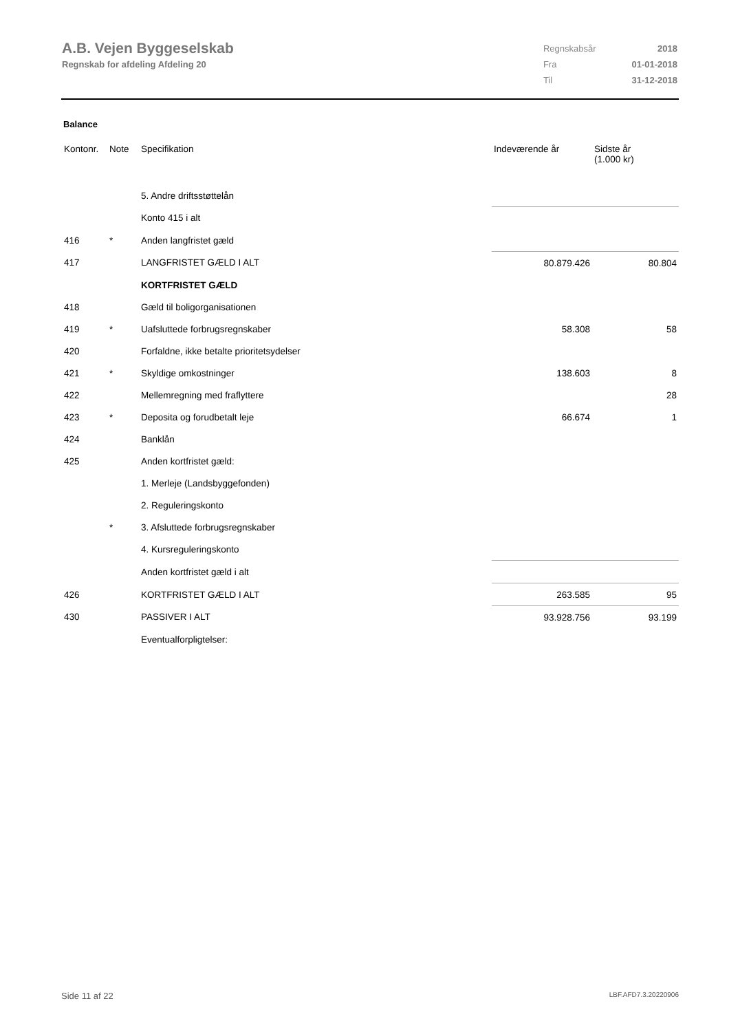A.B. Vejen Byggeselskab
Regnskab for afdeling Afdeling 20
| Regnskabsår | 2018 |
| Fra | 01-01-2018 |
| Til | 31-12-2018 |
Balance
| Kontonr. | Note | Specifikation | Indeværende år | Sidste år (1.000 kr) |
| --- | --- | --- | --- | --- |
| | | 5. Andre driftsstøttelån | | |
| | | Konto 415 i alt | | |
| 416 | * | Anden langfristet gæld | | |
| 417 | | LANGFRISTET GÆLD I ALT | 80.879.426 | 80.804 |
| | | KORTFRISTET GÆLD | | |
| 418 | | Gæld til boligorganisationen | | |
| 419 | * | Uafsluttede forbrugsregnskaber | 58.308 | 58 |
| 420 | | Forfaldne, ikke betalte prioritetsydelser | | |
| 421 | * | Skyldige omkostninger | 138.603 | 8 |
| 422 | | Mellemregning med fraflyttere | | 28 |
| 423 | * | Deposita og forudbetalt leje | 66.674 | 1 |
| 424 | | Banklån | | |
| 425 | | Anden kortfristet gæld: | | |
| | | 1. Merleje (Landsbyggefonden) | | |
| | | 2. Reguleringskonto | | |
| | * | 3. Afsluttede forbrugsregnskaber | | |
| | | 4. Kursreguleringskonto | | |
| | | Anden kortfristet gæld i alt | | |
| 426 | | KORTFRISTET GÆLD I ALT | 263.585 | 95 |
| 430 | | PASSIVER I ALT | 93.928.756 | 93.199 |
| | | Eventualforpligtelser: | | |
Side 11 af 22 LBF.AFD7.3.20220906